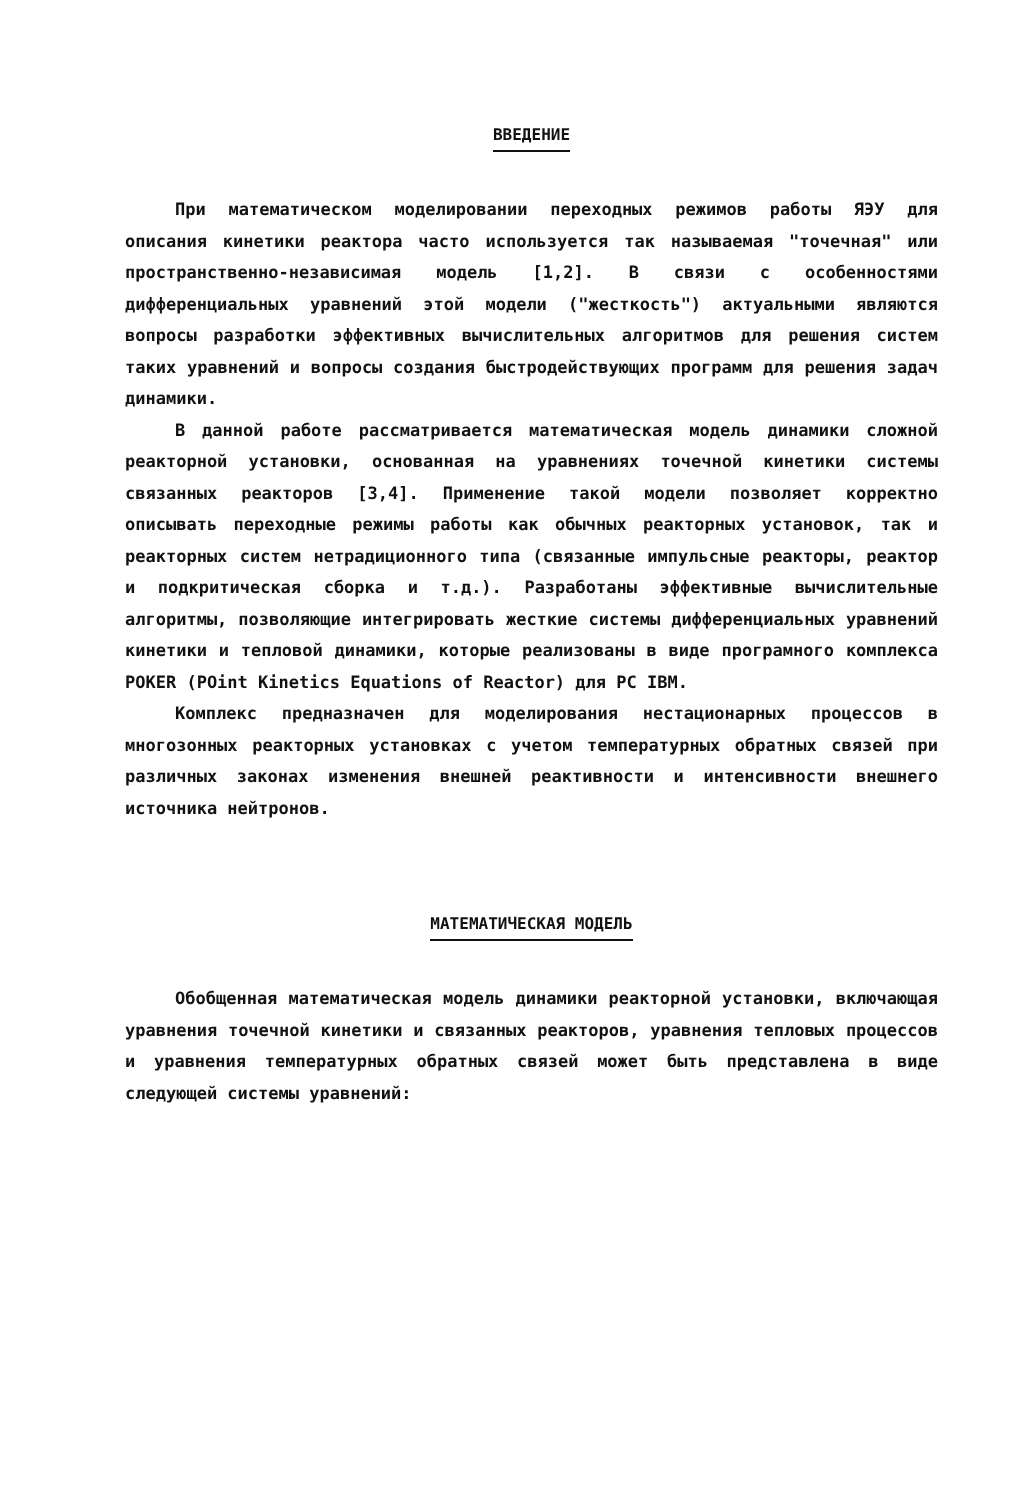ВВЕДЕНИЕ
При математическом моделировании переходных режимов работы ЯЭУ для описания кинетики реактора часто используется так называемая "точечная" или пространственно-независимая модель [1,2]. В связи с особенностями дифференциальных уравнений этой модели ("жесткость") актуальными являются вопросы разработки эффективных вычислительных алгоритмов для решения систем таких уравнений и вопросы создания быстродействующих программ для решения задач динамики.
В данной работе рассматривается математическая модель динамики сложной реакторной установки, основанная на уравнениях точечной кинетики системы связанных реакторов [3,4]. Применение такой модели позволяет корректно описывать переходные режимы работы как обычных реакторных установок, так и реакторных систем нетрадиционного типа (связанные импульсные реакторы, реактор и подкритическая сборка и т.д.). Разработаны эффективные вычислительные алгоритмы, позволяющие интегрировать жесткие системы дифференциальных уравнений кинетики и тепловой динамики, которые реализованы в виде програмного комплекса POKER (POint Kinetics Equations of Reactor) для PC IBM.
Комплекс предназначен для моделирования нестационарных процессов в многозонных реакторных установках с учетом температурных обратных связей при различных законах изменения внешней реактивности и интенсивности внешнего источника нейтронов.
МАТЕМАТИЧЕСКАЯ МОДЕЛЬ
Обобщенная математическая модель динамики реакторной установки, включающая уравнения точечной кинетики и связанных реакторов, уравнения тепловых процессов и уравнения температурных обратных связей может быть представлена в виде следующей системы уравнений: